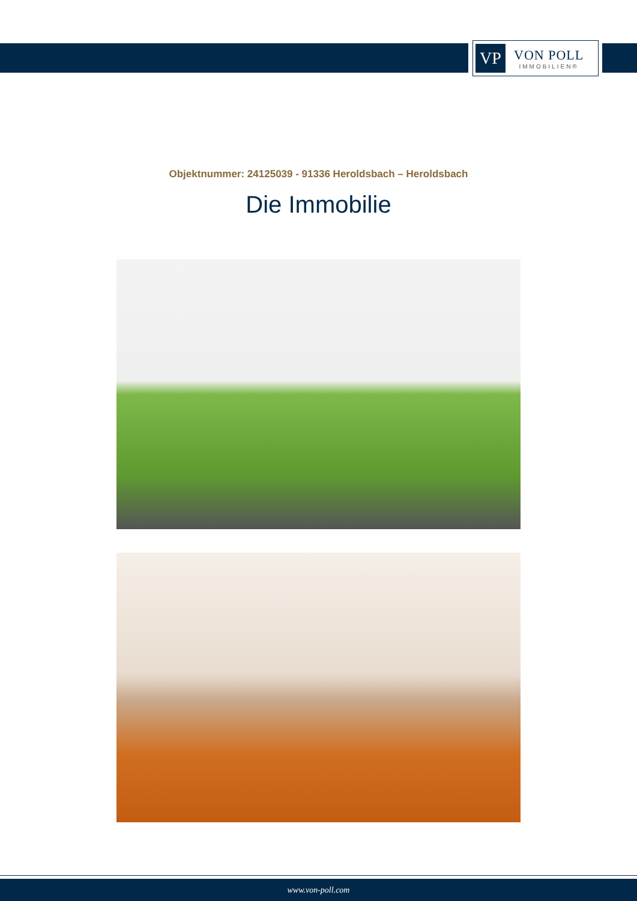VP
VON POLL
IMMOBILIEN®
Objektnummer: 24125039 - 91336 Heroldsbach – Heroldsbach
Die Immobilie
www.von-poll.com